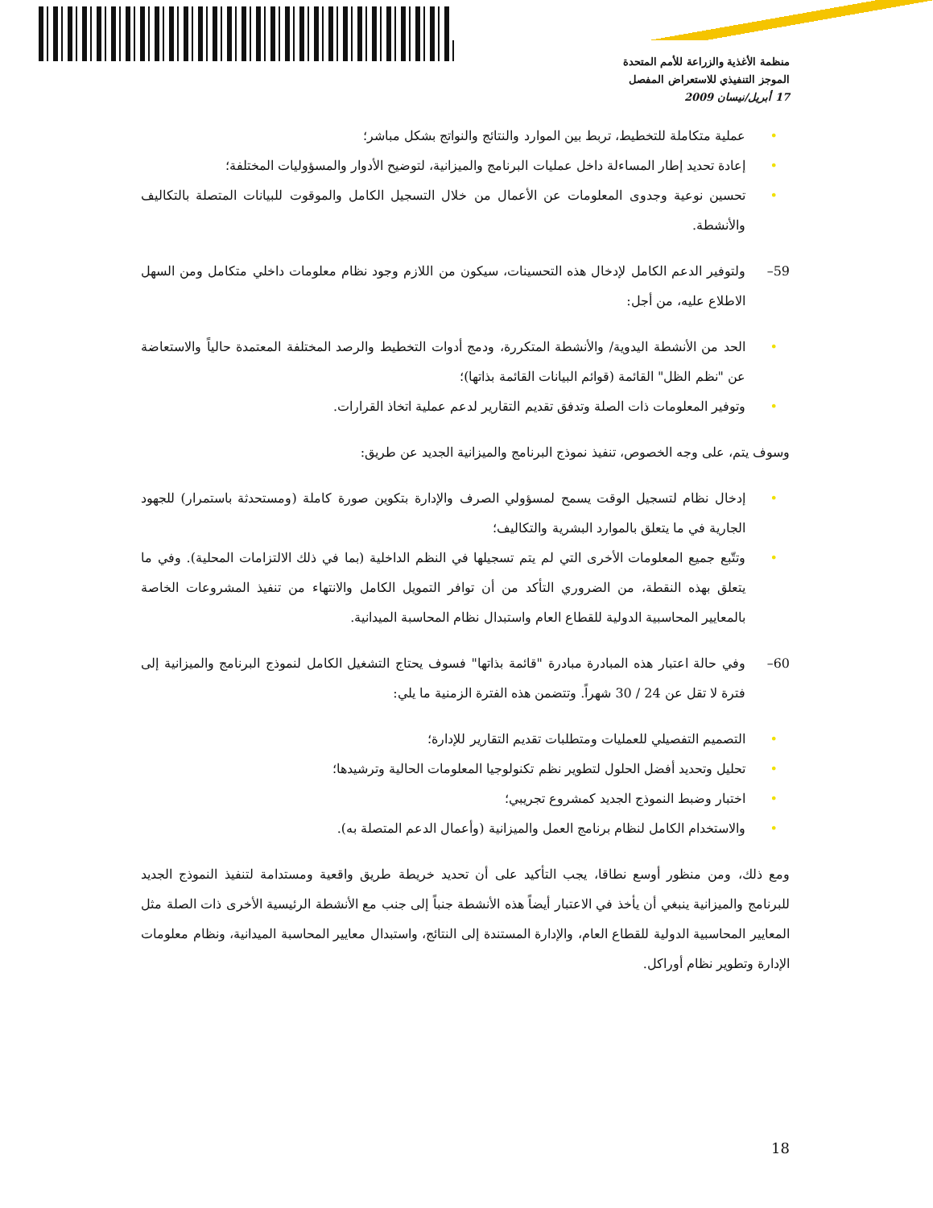منظمة الأغذية والزراعة للأمم المتحدة
الموجز التنفيذي للاستعراض المفصل
17 أبريل/نيسان 2009
عملية متكاملة للتخطيط، تربط بين الموارد والنتائج والنواتج بشكل مباشر؛
إعادة تحديد إطار المساءلة داخل عمليات البرنامج والميزانية، لتوضيح الأدوار والمسؤوليات المختلفة؛
تحسين نوعية وجدوى المعلومات عن الأعمال من خلال التسجيل الكامل والموقوت للبيانات المتصلة بالتكاليف والأنشطة.
59– ولتوفير الدعم الكامل لإدخال هذه التحسينات، سيكون من اللازم وجود نظام معلومات داخلي متكامل ومن السهل الاطلاع عليه، من أجل:
الحد من الأنشطة اليدوية/ والأنشطة المتكررة، ودمج أدوات التخطيط والرصد المختلفة المعتمدة حالياً والاستعاضة عن "نظم الظل" القائمة (قوائم البيانات القائمة بذاتها)؛
وتوفير المعلومات ذات الصلة وتدفق تقديم التقارير لدعم عملية اتخاذ القرارات.
وسوف يتم، على وجه الخصوص، تنفيذ نموذج البرنامج والميزانية الجديد عن طريق:
إدخال نظام لتسجيل الوقت يسمح لمسؤولي الصرف والإدارة بتكوين صورة كاملة (ومستحدثة باستمرار) للجهود الجارية في ما يتعلق بالموارد البشرية والتكاليف؛
وتتّبع جميع المعلومات الأخرى التي لم يتم تسجيلها في النظم الداخلية (بما في ذلك الالتزامات المحلية). وفي ما يتعلق بهذه النقطة، من الضروري التأكد من أن توافر التمويل الكامل والانتهاء من تنفيذ المشروعات الخاصة بالمعايير المحاسبية الدولية للقطاع العام واستبدال نظام المحاسبة الميدانية.
60– وفي حالة اعتبار هذه المبادرة مبادرة "قائمة بذاتها" فسوف يحتاج التشغيل الكامل لنموذج البرنامج والميزانية إلى فترة لا تقل عن 24 / 30 شهراً. وتتضمن هذه الفترة الزمنية ما يلي:
التصميم التفصيلي للعمليات ومتطلبات تقديم التقارير للإدارة؛
تحليل وتحديد أفضل الحلول لتطوير نظم تكنولوجيا المعلومات الحالية وترشيدها؛
اختبار وضبط النموذج الجديد كمشروع تجريبي؛
والاستخدام الكامل لنظام برنامج العمل والميزانية (وأعمال الدعم المتصلة به).
ومع ذلك، ومن منظور أوسع نطاقا، يجب التأكيد على أن تحديد خريطة طريق واقعية ومستدامة لتنفيذ النموذج الجديد للبرنامج والميزانية ينبغي أن يأخذ في الاعتبار أيضاً هذه الأنشطة جنباً إلى جنب مع الأنشطة الرئيسية الأخرى ذات الصلة مثل المعايير المحاسبية الدولية للقطاع العام، والإدارة المستندة إلى النتائج، واستبدال معايير المحاسبة الميدانية، ونظام معلومات الإدارة وتطوير نظام أوراكل.
18